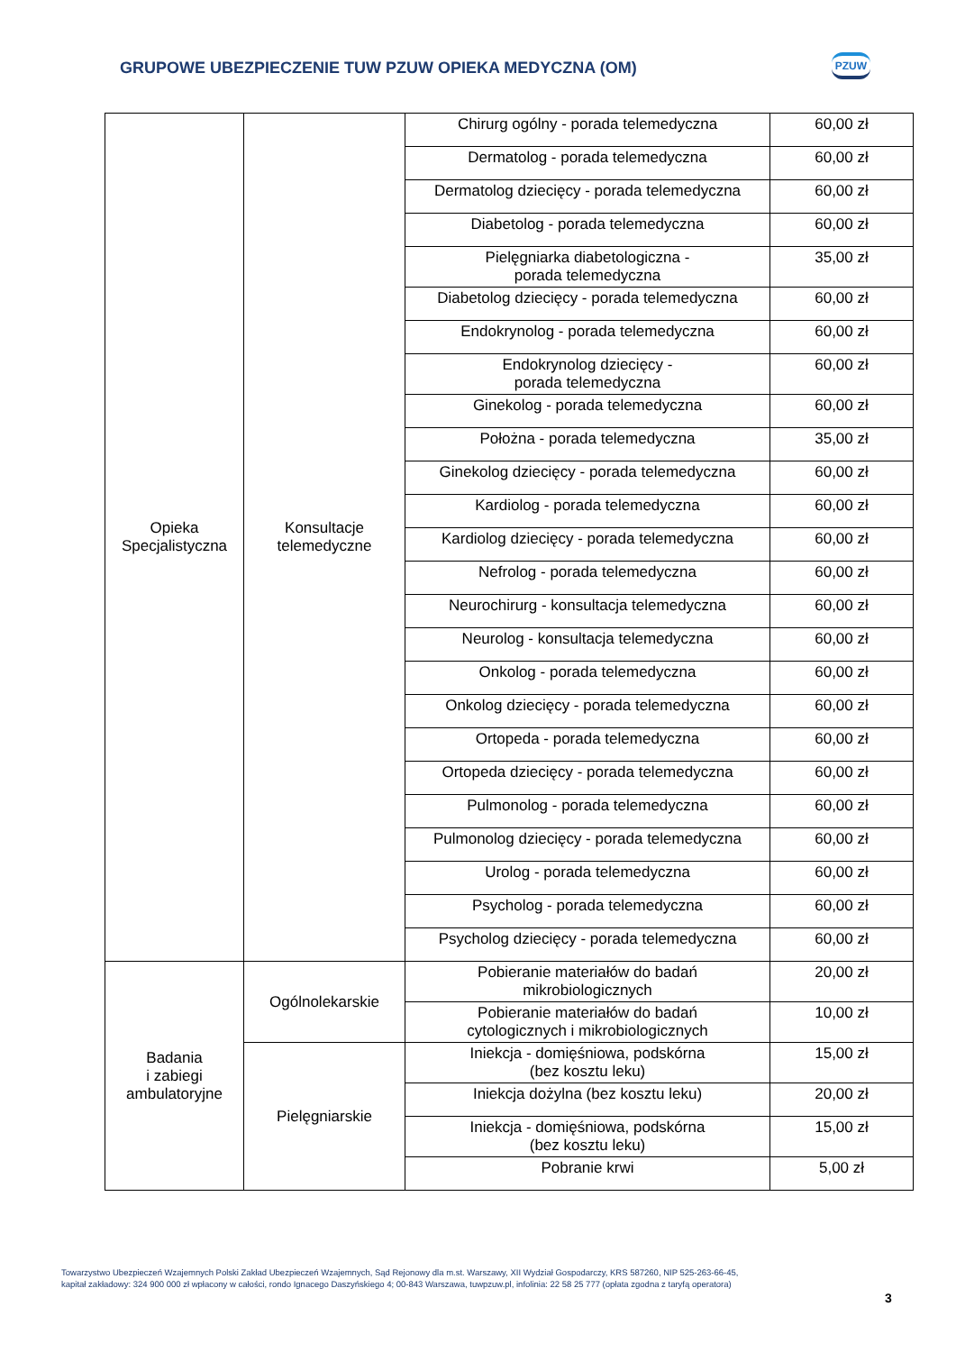GRUPOWE UBEZPIECZENIE TUW PZUW OPIEKA MEDYCZNA (OM)
PZUW
| Opieka Specjalistyczna | Konsultacje telemedyczne | Chirurg ogólny - porada telemedyczna | 60,00 zł |
| | | Dermatolog - porada telemedyczna | 60,00 zł |
| | | Dermatolog dziecięcy - porada telemedyczna | 60,00 zł |
| | | Diabetolog - porada telemedyczna | 60,00 zł |
| | | Pielęgniarka diabetologiczna - porada telemedyczna | 35,00 zł |
| | | Diabetolog dziecięcy - porada telemedyczna | 60,00 zł |
| | | Endokrynolog - porada telemedyczna | 60,00 zł |
| | | Endokrynolog dziecięcy - porada telemedyczna | 60,00 zł |
| | | Ginekolog - porada telemedyczna | 60,00 zł |
| | | Położna - porada telemedyczna | 35,00 zł |
| | | Ginekolog dziecięcy - porada telemedyczna | 60,00 zł |
| | | Kardiolog - porada telemedyczna | 60,00 zł |
| | | Kardiolog dziecięcy - porada telemedyczna | 60,00 zł |
| | | Nefrolog - porada telemedyczna | 60,00 zł |
| | | Neurochirurg - konsultacja telemedyczna | 60,00 zł |
| | | Neurolog - konsultacja telemedyczna | 60,00 zł |
| | | Onkolog - porada telemedyczna | 60,00 zł |
| | | Onkolog dziecięcy - porada telemedyczna | 60,00 zł |
| | | Ortopeda - porada telemedyczna | 60,00 zł |
| | | Ortopeda dziecięcy - porada telemedyczna | 60,00 zł |
| | | Pulmonolog - porada telemedyczna | 60,00 zł |
| | | Pulmonolog dziecięcy - porada telemedyczna | 60,00 zł |
| | | Urolog - porada telemedyczna | 60,00 zł |
| | | Psycholog - porada telemedyczna | 60,00 zł |
| | | Psycholog dziecięcy - porada telemedyczna | 60,00 zł |
| Badania i zabiegi ambulatoryjne | Ogólnolekarskie | Pobieranie materiałów do badań mikrobiologicznych | 20,00 zł |
| | | Pobieranie materiałów do badań cytologicznych i mikrobiologicznych | 10,00 zł |
| | Pielęgniarskie | Iniekcja - domięśniowa, podskórna (bez kosztu leku) | 15,00 zł |
| | | Iniekcja dożylna (bez kosztu leku) | 20,00 zł |
| | | Iniekcja - domięśniowa, podskórna (bez kosztu leku) | 15,00 zł |
| | | Pobranie krwi | 5,00 zł |
Towarzystwo Ubezpieczeń Wzajemnych Polski Zakład Ubezpieczeń Wzajemnych, Sąd Rejonowy dla m.st. Warszawy, XII Wydział Gospodarczy, KRS 587260, NIP 525-263-66-45,
kapitał zakładowy: 324 900 000 zł wpłacony w całości, rondo Ignacego Daszyńskiego 4; 00-843 Warszawa, tuwpzuw.pl, infolinia: 22 58 25 777 (opłata zgodna z taryfą operatora)
3